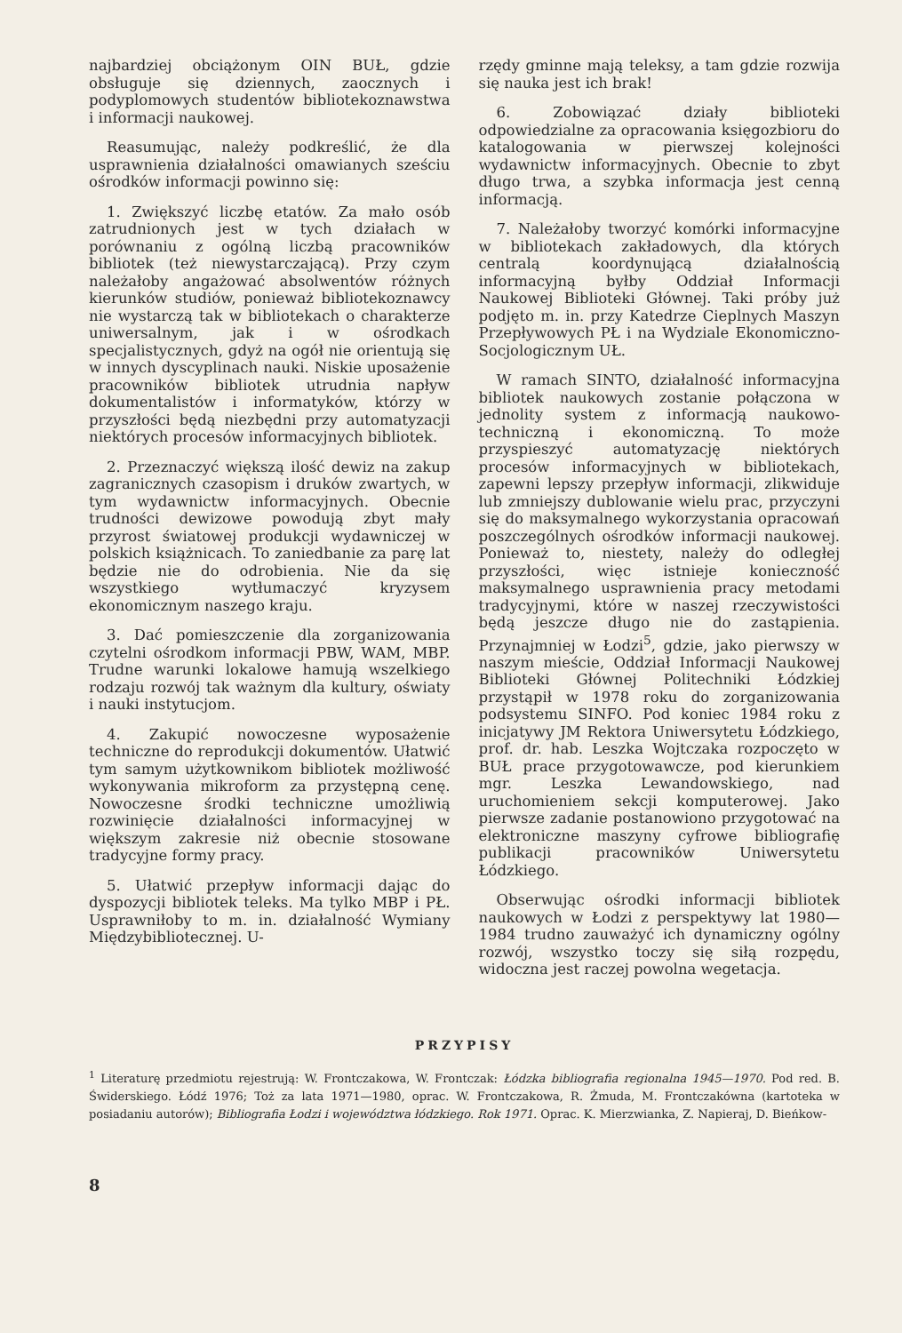najbardziej obciążonym OIN BUŁ, gdzie obsługuje się dziennych, zaocznych i podyplomowych studentów bibliotekoznawstwa i informacji naukowej.
Reasumując, należy podkreślić, że dla usprawnienia działalności omawianych sześciu ośrodków informacji powinno się:
1. Zwiększyć liczbę etatów. Za mało osób zatrudnionych jest w tych działach w porównaniu z ogólną liczbą pracowników bibliotek (też niewystarczającą). Przy czym należałoby angażować absolwentów różnych kierunków studiów, ponieważ bibliotekoznawcy nie wystarczą tak w bibliotekach o charakterze uniwersalnym, jak i w ośrodkach specjalistycznych, gdyż na ogół nie orientują się w innych dyscyplinach nauki. Niskie uposażenie pracowników bibliotek utrudnia napływ dokumentalistów i informatyków, którzy w przyszłości będą niezbędni przy automatyzacji niektórych procesów informacyjnych bibliotek.
2. Przeznaczyć większą ilość dewiz na zakup zagranicznych czasopism i druków zwartych, w tym wydawnictw informacyjnych. Obecnie trudności dewizowe powodują zbyt mały przyrost światowej produkcji wydawniczej w polskich książnicach. To zaniedbanie za parę lat będzie nie do odrobienia. Nie da się wszystkiego wytłumaczyć kryzysem ekonomicznym naszego kraju.
3. Dać pomieszczenie dla zorganizowania czytelni ośrodkom informacji PBW, WAM, MBP. Trudne warunki lokalowe hamują wszelkiego rodzaju rozwój tak ważnym dla kultury, oświaty i nauki instytucjom.
4. Zakupić nowoczesne wyposażenie techniczne do reprodukcji dokumentów. Ułatwić tym samym użytkownikom bibliotek możliwość wykonywania mikroform za przystępną cenę. Nowoczesne środki techniczne umożliwią rozwinięcie działalności informacyjnej w większym zakresie niż obecnie stosowane tradycyjne formy pracy.
5. Ułatwić przepływ informacji dając do dyspozycji bibliotek teleks. Ma tylko MBP i PŁ. Usprawniłoby to m. in. działalność Wymiany Międzybibliotecznej. U-
rzędy gminne mają teleksy, a tam gdzie rozwija się nauka jest ich brak!
6. Zobowiązać działy biblioteki odpowiedzialne za opracowania księgozbioru do katalogowania w pierwszej kolejności wydawnictw informacyjnych. Obecnie to zbyt długo trwa, a szybka informacja jest cenną informacją.
7. Należałoby tworzyć komórki informacyjne w bibliotekach zakładowych, dla których centralą koordynującą działalnością informacyjną byłby Oddział Informacji Naukowej Biblioteki Głównej. Taki próby już podjęto m. in. przy Katedrze Cieplnych Maszyn Przepływowych PŁ i na Wydziale Ekonomiczno-Socjologicznym UŁ.
W ramach SINTO, działalność informacyjna bibliotek naukowych zostanie połączona w jednolity system z informacją naukowo-techniczną i ekonomiczną. To może przyspieszyć automatyzację niektórych procesów informacyjnych w bibliotekach, zapewni lepszy przepływ informacji, zlikwiduje lub zmniejszy dublowanie wielu prac, przyczyni się do maksymalnego wykorzystania opracowań poszczególnych ośrodków informacji naukowej. Ponieważ to, niestety, należy do odległej przyszłości, więc istnieje konieczność maksymalnego usprawnienia pracy metodami tradycyjnymi, które w naszej rzeczywistości będą jeszcze długo nie do zastąpienia. Przynajmniej w Łodzi<sup>5</sup>, gdzie, jako pierwszy w naszym mieście, Oddział Informacji Naukowej Biblioteki Głównej Politechniki Łódzkiej przystąpił w 1978 roku do zorganizowania podsystemu SINFO. Pod koniec 1984 roku z inicjatywy JM Rektora Uniwersytetu Łódzkiego, prof. dr. hab. Leszka Wojtczaka rozpoczęto w BUŁ prace przygotowawcze, pod kierunkiem mgr. Leszka Lewandowskiego, nad uruchomieniem sekcji komputerowej. Jako pierwsze zadanie postanowiono przygotować na elektroniczne maszyny cyfrowe bibliografię publikacji pracowników Uniwersytetu Łódzkiego.
Obserwując ośrodki informacji bibliotek naukowych w Łodzi z perspektywy lat 1980—1984 trudno zauważyć ich dynamiczny ogólny rozwój, wszystko toczy się siłą rozpędu, widoczna jest raczej powolna wegetacja.
PRZYPISY
<sup>1</sup> Literaturę przedmiotu rejestrują: W. Frontczakowa, W. Frontczak: Łódzka bibliografia regionalna 1945—1970. Pod red. B. Świderskiego. Łódź 1976; Toż za lata 1971—1980, oprac. W. Frontczakowa, R. Żmuda, M. Frontczakówna (kartoteka w posiadaniu autorów); Bibliografia Łodzi i województwa łódzkiego. Rok 1971. Oprac. K. Mierzwianka, Z. Napieraj, D. Bieńkow-
8